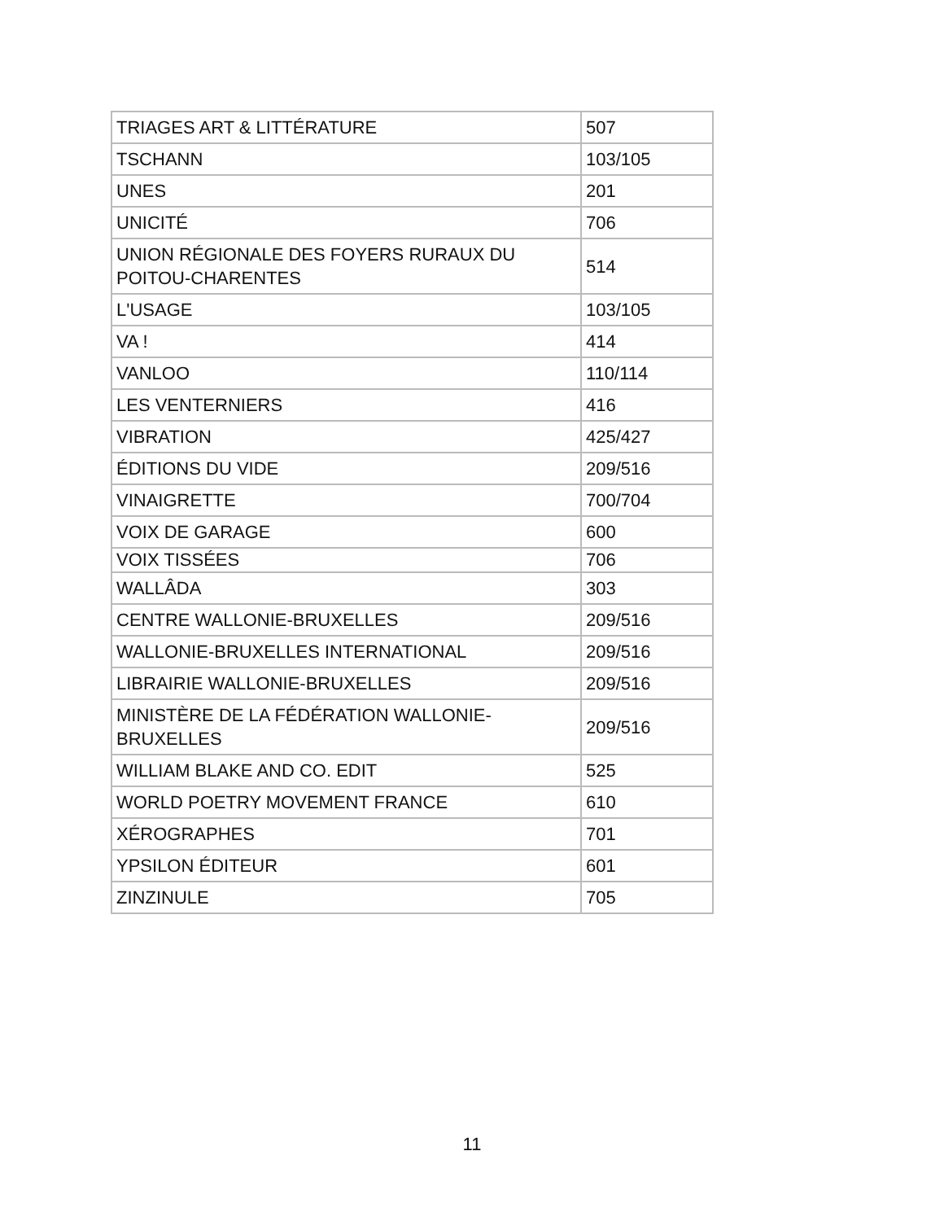| TRIAGES ART & LITTÉRATURE | 507 |
| TSCHANN | 103/105 |
| UNES | 201 |
| UNICITÉ | 706 |
| UNION RÉGIONALE DES FOYERS RURAUX DU POITOU-CHARENTES | 514 |
| L'USAGE | 103/105 |
| VA ! | 414 |
| VANLOO | 110/114 |
| LES VENTERNIERS | 416 |
| VIBRATION | 425/427 |
| ÉDITIONS DU VIDE | 209/516 |
| VINAIGRETTE | 700/704 |
| VOIX DE GARAGE | 600 |
| VOIX TISSÉES | 706 |
| WALLÂDA | 303 |
| CENTRE WALLONIE-BRUXELLES | 209/516 |
| WALLONIE-BRUXELLES INTERNATIONAL | 209/516 |
| LIBRAIRIE WALLONIE-BRUXELLES | 209/516 |
| MINISTÈRE DE LA FÉDÉRATION WALLONIE-BRUXELLES | 209/516 |
| WILLIAM BLAKE AND CO. EDIT | 525 |
| WORLD POETRY MOVEMENT FRANCE | 610 |
| XÉROGRAPHES | 701 |
| YPSILON ÉDITEUR | 601 |
| ZINZINULE | 705 |
11